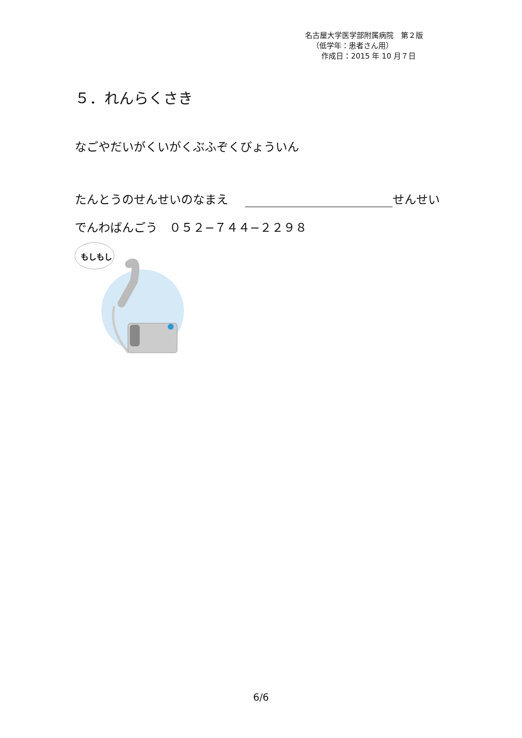名古屋大学医学部附属病院　第２版
（低学年：患者さん用）
作成日：2015 年 10 月７日
５．れんらくさき
なごやだいがくいがくぶふぞくびょういん
たんとうのせんせいのなまえ せんせい
でんわばんごう　０５２−７４４−２２９８
もしもし
6/6